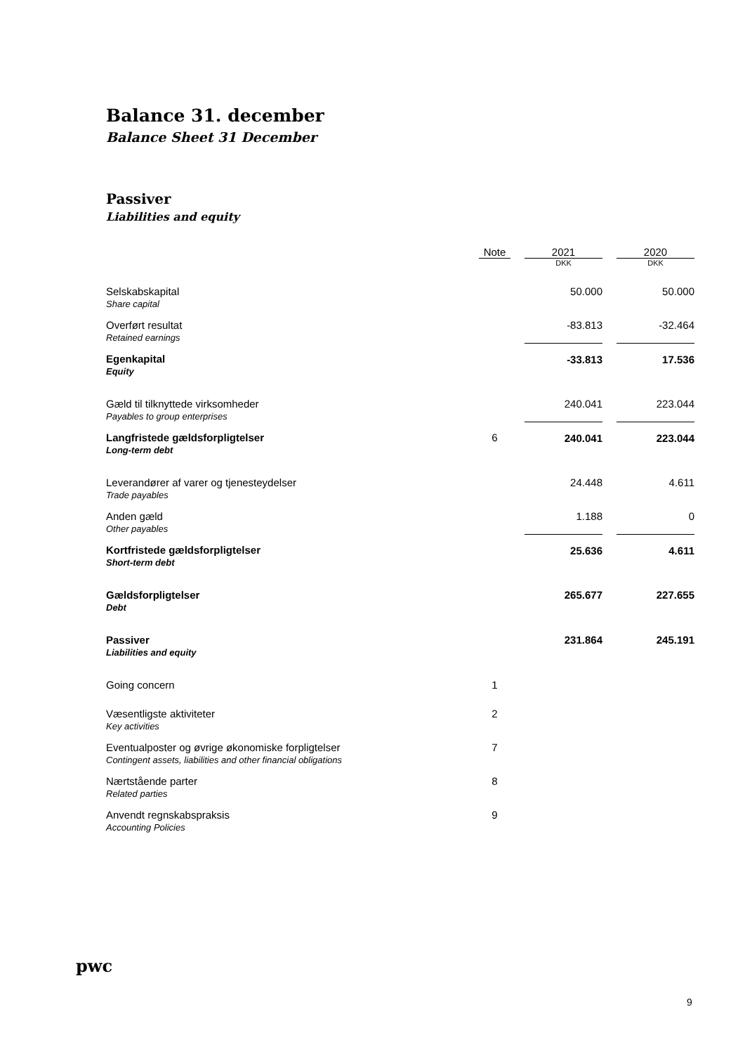Balance 31. december
Balance Sheet 31 December
Passiver
Liabilities and equity
| | Note | | 2021 | | 2020 |
| | | | DKK | | DKK |
| Selskabskapital Share capital | | | 50.000 | | 50.000 |
| Overført resultat Retained earnings | | | -83.813 | | -32.464 |
| Egenkapital Equity | | | -33.813 | | 17.536 |
| Gæld til tilknyttede virksomheder Payables to group enterprises | | | 240.041 | | 223.044 |
| Langfristede gældsforpligtelser Long-term debt | 6 | | 240.041 | | 223.044 |
| Leverandører af varer og tjenesteydelser Trade payables | | | 24.448 | | 4.611 |
| Anden gæld Other payables | | | 1.188 | | 0 |
| Kortfristede gældsforpligtelser Short-term debt | | | 25.636 | | 4.611 |
| Gældsforpligtelser Debt | | | 265.677 | | 227.655 |
| Passiver Liabilities and equity | | | 231.864 | | 245.191 |
| Going concern | 1 | | | | |
| Væsentligste aktiviteter Key activities | 2 | | | | |
| Eventualposter og øvrige økonomiske forpligtelser Contingent assets, liabilities and other financial obligations | 7 | | | | |
| Nærtstående parter Related parties | 8 | | | | |
| Anvendt regnskabspraksis Accounting Policies | 9 | | | | |
pwc
9